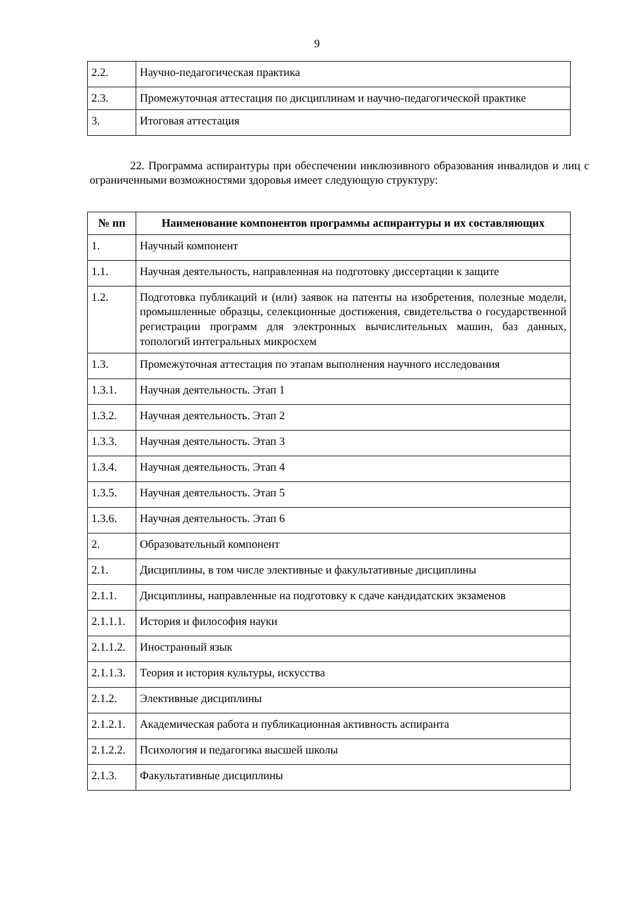9
| 2.2. | Научно-педагогическая практика |
| 2.3. | Промежуточная аттестация по дисциплинам и научно-педагогической практике |
| 3. | Итоговая аттестация |
22. Программа аспирантуры при обеспечении инклюзивного образования инвалидов и лиц с ограниченными возможностями здоровья имеет следующую структуру:
| № пп | Наименование компонентов программы аспирантуры и их составляющих |
| --- | --- |
| 1. | Научный компонент |
| 1.1. | Научная деятельность, направленная на подготовку диссертации к защите |
| 1.2. | Подготовка публикаций и (или) заявок на патенты на изобретения, полезные модели, промышленные образцы, селекционные достижения, свидетельства о государственной регистрации программ для электронных вычислительных машин, баз данных, топологий интегральных микросхем |
| 1.3. | Промежуточная аттестация по этапам выполнения научного исследования |
| 1.3.1. | Научная деятельность. Этап 1 |
| 1.3.2. | Научная деятельность. Этап 2 |
| 1.3.3. | Научная деятельность. Этап 3 |
| 1.3.4. | Научная деятельность. Этап 4 |
| 1.3.5. | Научная деятельность. Этап 5 |
| 1.3.6. | Научная деятельность. Этап 6 |
| 2. | Образовательный компонент |
| 2.1. | Дисциплины, в том числе элективные и факультативные дисциплины |
| 2.1.1. | Дисциплины, направленные на подготовку к сдаче кандидатских экзаменов |
| 2.1.1.1. | История и философия науки |
| 2.1.1.2. | Иностранный язык |
| 2.1.1.3. | Теория и история культуры, искусства |
| 2.1.2. | Элективные дисциплины |
| 2.1.2.1. | Академическая работа и публикационная активность аспиранта |
| 2.1.2.2. | Психология и педагогика высшей школы |
| 2.1.3. | Факультативные дисциплины |